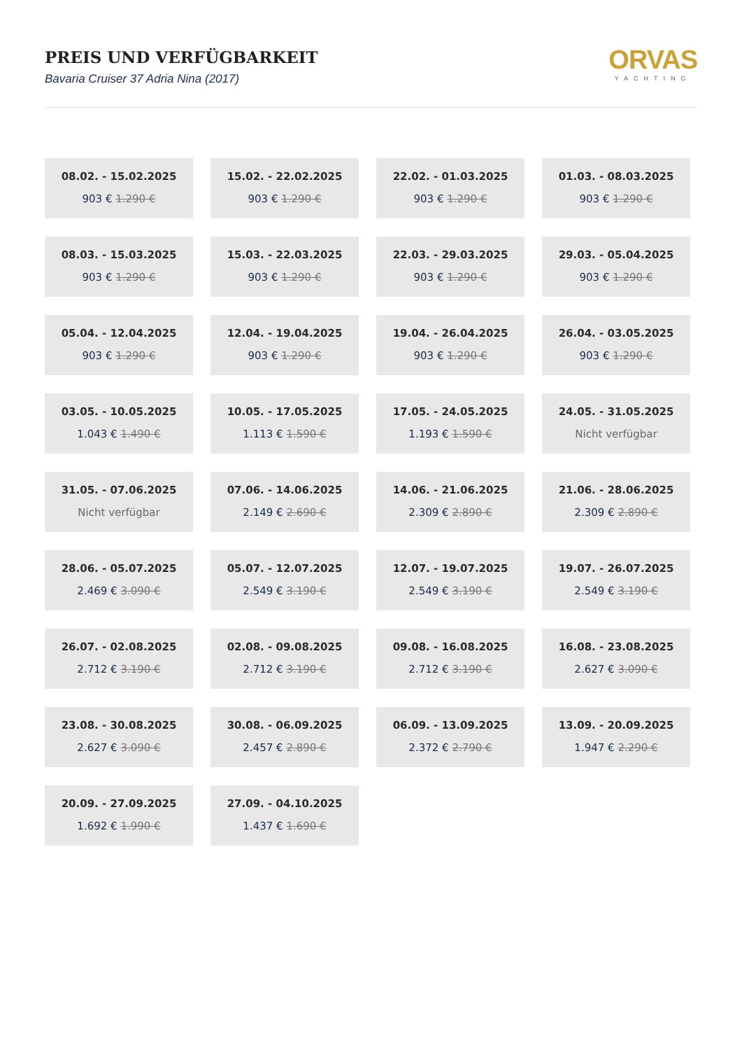PREIS UND VERFÜGBARKEIT
Bavaria Cruiser 37 Adria Nina (2017)
ORVAS
YACHTING
08.02. - 15.02.2025
903 € 1.290 €
15.02. - 22.02.2025
903 € 1.290 €
22.02. - 01.03.2025
903 € 1.290 €
01.03. - 08.03.2025
903 € 1.290 €
08.03. - 15.03.2025
903 € 1.290 €
15.03. - 22.03.2025
903 € 1.290 €
22.03. - 29.03.2025
903 € 1.290 €
29.03. - 05.04.2025
903 € 1.290 €
05.04. - 12.04.2025
903 € 1.290 €
12.04. - 19.04.2025
903 € 1.290 €
19.04. - 26.04.2025
903 € 1.290 €
26.04. - 03.05.2025
903 € 1.290 €
03.05. - 10.05.2025
1.043 € 1.490 €
10.05. - 17.05.2025
1.113 € 1.590 €
17.05. - 24.05.2025
1.193 € 1.590 €
24.05. - 31.05.2025
Nicht verfügbar
31.05. - 07.06.2025
Nicht verfügbar
07.06. - 14.06.2025
2.149 € 2.690 €
14.06. - 21.06.2025
2.309 € 2.890 €
21.06. - 28.06.2025
2.309 € 2.890 €
28.06. - 05.07.2025
2.469 € 3.090 €
05.07. - 12.07.2025
2.549 € 3.190 €
12.07. - 19.07.2025
2.549 € 3.190 €
19.07. - 26.07.2025
2.549 € 3.190 €
26.07. - 02.08.2025
2.712 € 3.190 €
02.08. - 09.08.2025
2.712 € 3.190 €
09.08. - 16.08.2025
2.712 € 3.190 €
16.08. - 23.08.2025
2.627 € 3.090 €
23.08. - 30.08.2025
2.627 € 3.090 €
30.08. - 06.09.2025
2.457 € 2.890 €
06.09. - 13.09.2025
2.372 € 2.790 €
13.09. - 20.09.2025
1.947 € 2.290 €
20.09. - 27.09.2025
1.692 € 1.990 €
27.09. - 04.10.2025
1.437 € 1.690 €